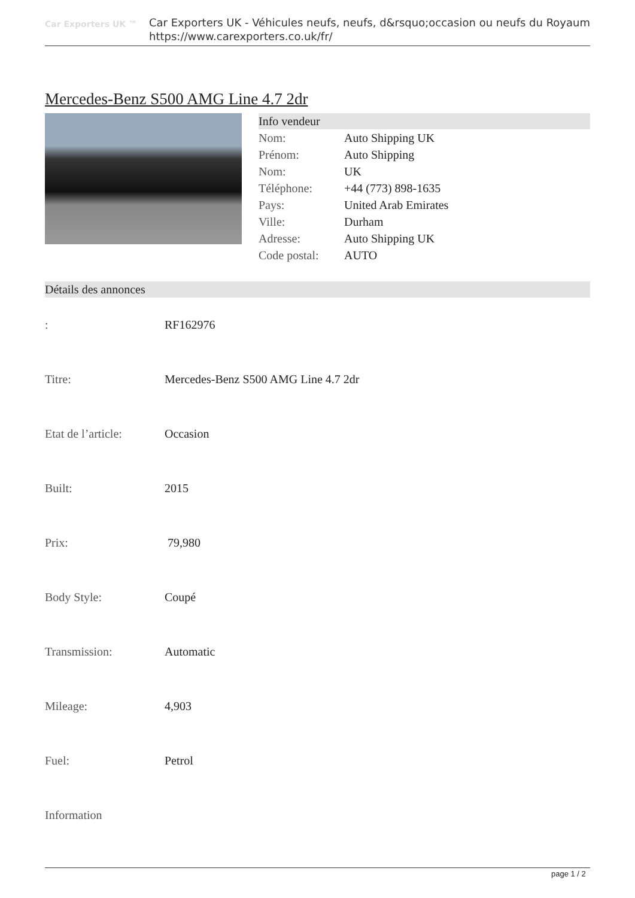Car Exporters UK ™
Car Exporters UK - Véhicules neufs, neufs, d&rsquo;occasion ou neufs du Royaum
https://www.carexporters.co.uk/fr/
Mercedes-Benz S500 AMG Line 4.7 2dr
Info vendeur
| Nom: | Auto Shipping UK |
| Prénom: | Auto Shipping |
| Nom: | UK |
| Téléphone: | +44 (773) 898-1635 |
| Pays: | United Arab Emirates |
| Ville: | Durham |
| Adresse: | Auto Shipping UK |
| Code postal: | AUTO |
Détails des annonces
| : | RF162976 |
| Titre: | Mercedes-Benz S500 AMG Line 4.7 2dr |
| Etat de l’article: | Occasion |
| Built: | 2015 |
| Prix: | 79,980 |
| Body Style: | Coupé |
| Transmission: | Automatic |
| Mileage: | 4,903 |
| Fuel: | Petrol |
| Information | |
page 1 / 2